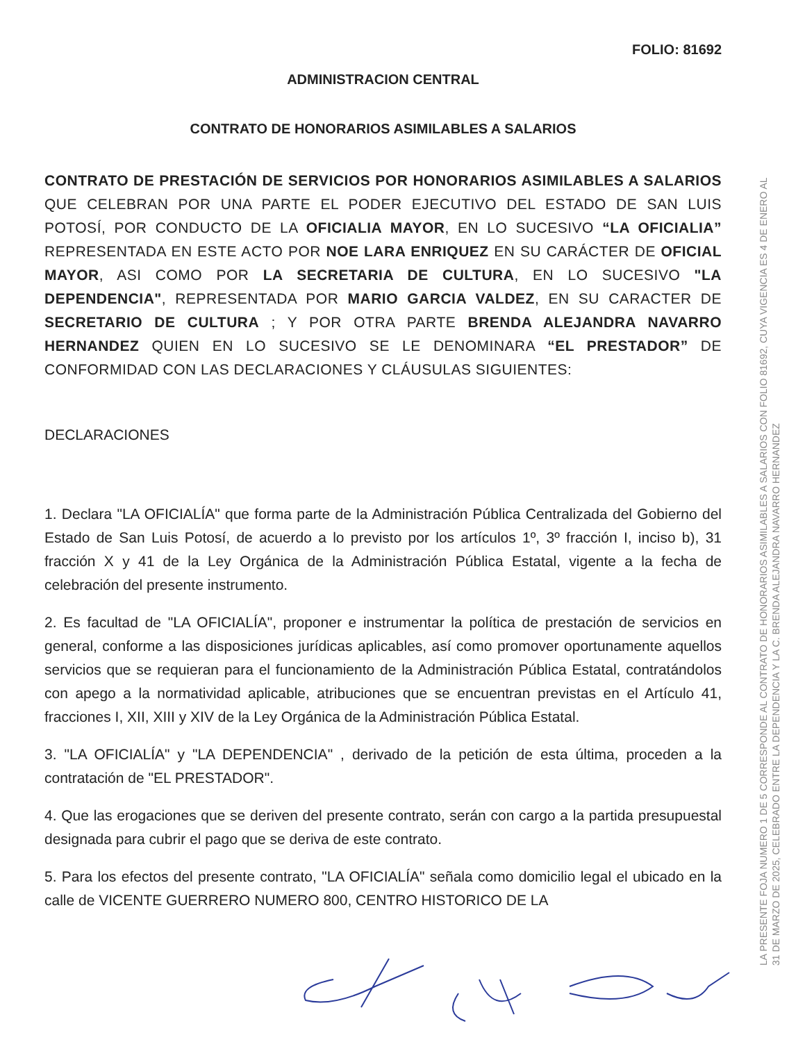FOLIO: 81692
ADMINISTRACION CENTRAL
CONTRATO DE HONORARIOS ASIMILABLES A SALARIOS
CONTRATO DE PRESTACIÓN DE SERVICIOS POR HONORARIOS ASIMILABLES A SALARIOS QUE CELEBRAN POR UNA PARTE EL PODER EJECUTIVO DEL ESTADO DE SAN LUIS POTOSÍ, POR CONDUCTO DE LA OFICIALIA MAYOR, EN LO SUCESIVO “LA OFICIALIA” REPRESENTADA EN ESTE ACTO POR NOE LARA ENRIQUEZ EN SU CARÁCTER DE OFICIAL MAYOR, ASI COMO POR LA SECRETARIA DE CULTURA, EN LO SUCESIVO "LA DEPENDENCIA", REPRESENTADA POR MARIO GARCIA VALDEZ, EN SU CARACTER DE SECRETARIO DE CULTURA ; Y POR OTRA PARTE BRENDA ALEJANDRA NAVARRO HERNANDEZ QUIEN EN LO SUCESIVO SE LE DENOMINARA “EL PRESTADOR” DE CONFORMIDAD CON LAS DECLARACIONES Y CLÁUSULAS SIGUIENTES:
DECLARACIONES
1. Declara "LA OFICIALÍA" que forma parte de la Administración Pública Centralizada del Gobierno del Estado de San Luis Potosí, de acuerdo a lo previsto por los artículos 1º, 3º fracción I, inciso b), 31 fracción X y 41 de la Ley Orgánica de la Administración Pública Estatal, vigente a la fecha de celebración del presente instrumento.
2. Es facultad de "LA OFICIALÍA", proponer e instrumentar la política de prestación de servicios en general, conforme a las disposiciones jurídicas aplicables, así como promover oportunamente aquellos servicios que se requieran para el funcionamiento de la Administración Pública Estatal, contratándolos con apego a la normatividad aplicable, atribuciones que se encuentran previstas en el Artículo 41, fracciones I, XII, XIII y XIV de la Ley Orgánica de la Administración Pública Estatal.
3. "LA OFICIALÍA" y "LA DEPENDENCIA" , derivado de la petición de esta última, proceden a la contratación de "EL PRESTADOR".
4. Que las erogaciones que se deriven del presente contrato, serán con cargo a la partida presupuestal designada para cubrir el pago que se deriva de este contrato.
5. Para los efectos del presente contrato, "LA OFICIALÍA" señala como domicilio legal el ubicado en la calle de VICENTE GUERRERO NUMERO 800, CENTRO HISTORICO DE LA
LA PRESENTE FOJA NUMERO 1 DE 5 CORRESPONDE AL CONTRATO DE HONORARIOS ASIMILABLES A SALARIOS CON FOLIO 81692, CUYA VIGENCIA ES 4 DE ENERO AL 31 DE MARZO DE 2025, CELEBRADO ENTRE LA DEPENDENCIA Y LA C. BRENDA ALEJANDRA NAVARRO HERNANDEZ